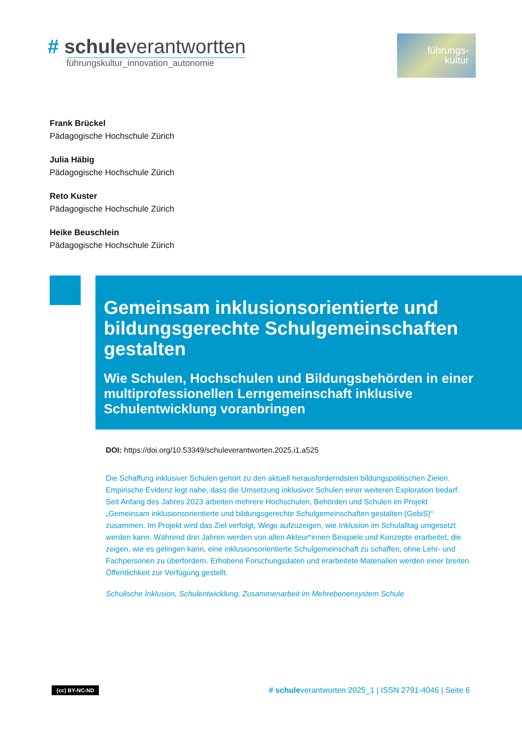# schuleverantwortten
führungskultur_innovation_autonomie
führungs-
kultur
Frank Brückel
Pädagogische Hochschule Zürich
Julia Häbig
Pädagogische Hochschule Zürich
Reto Kuster
Pädagogische Hochschule Zürich
Heike Beuschlein
Pädagogische Hochschule Zürich
Gemeinsam inklusionsorientierte und bildungsgerechte Schulgemeinschaften gestalten
Wie Schulen, Hochschulen und Bildungsbehörden in einer multiprofessionellen Lerngemeinschaft inklusive Schulentwicklung voranbringen
DOI: https://doi.org/10.53349/schuleverantworten.2025.i1.a525
Die Schaffung inklusiver Schulen gehört zu den aktuell herausforderndsten bildungspolitischen Zielen. Empirische Evidenz legt nahe, dass die Umsetzung inklusiver Schulen einer weiteren Exploration bedarf. Seit Anfang des Jahres 2023 arbeiten mehrere Hochschulen, Behörden und Schulen im Projekt „Gemeinsam inklusionsorientierte und bildungsgerechte Schulgemeinschaften gestalten (GebiS)“ zusammen. Im Projekt wird das Ziel verfolgt, Wege aufzuzeigen, wie Inklusion im Schulalltag umgesetzt werden kann. Während drei Jahren werden von allen Akteur*innen Beispiele und Konzepte erarbeitet, die zeigen, wie es gelingen kann, eine inklusionsorientierte Schulgemeinschaft zu schaffen, ohne Lehr- und Fachpersonen zu überfordern. Erhobene Forschungsdaten und erarbeitete Materialien werden einer breiten Öffentlichkeit zur Verfügung gestellt.
Schulische Inklusion, Schulentwicklung, Zusammenarbeit im Mehrebenensystem Schule
(cc) BY-NC-ND # schuleverantworten 2025_1 | ISSN 2791-4046 | Seite 6